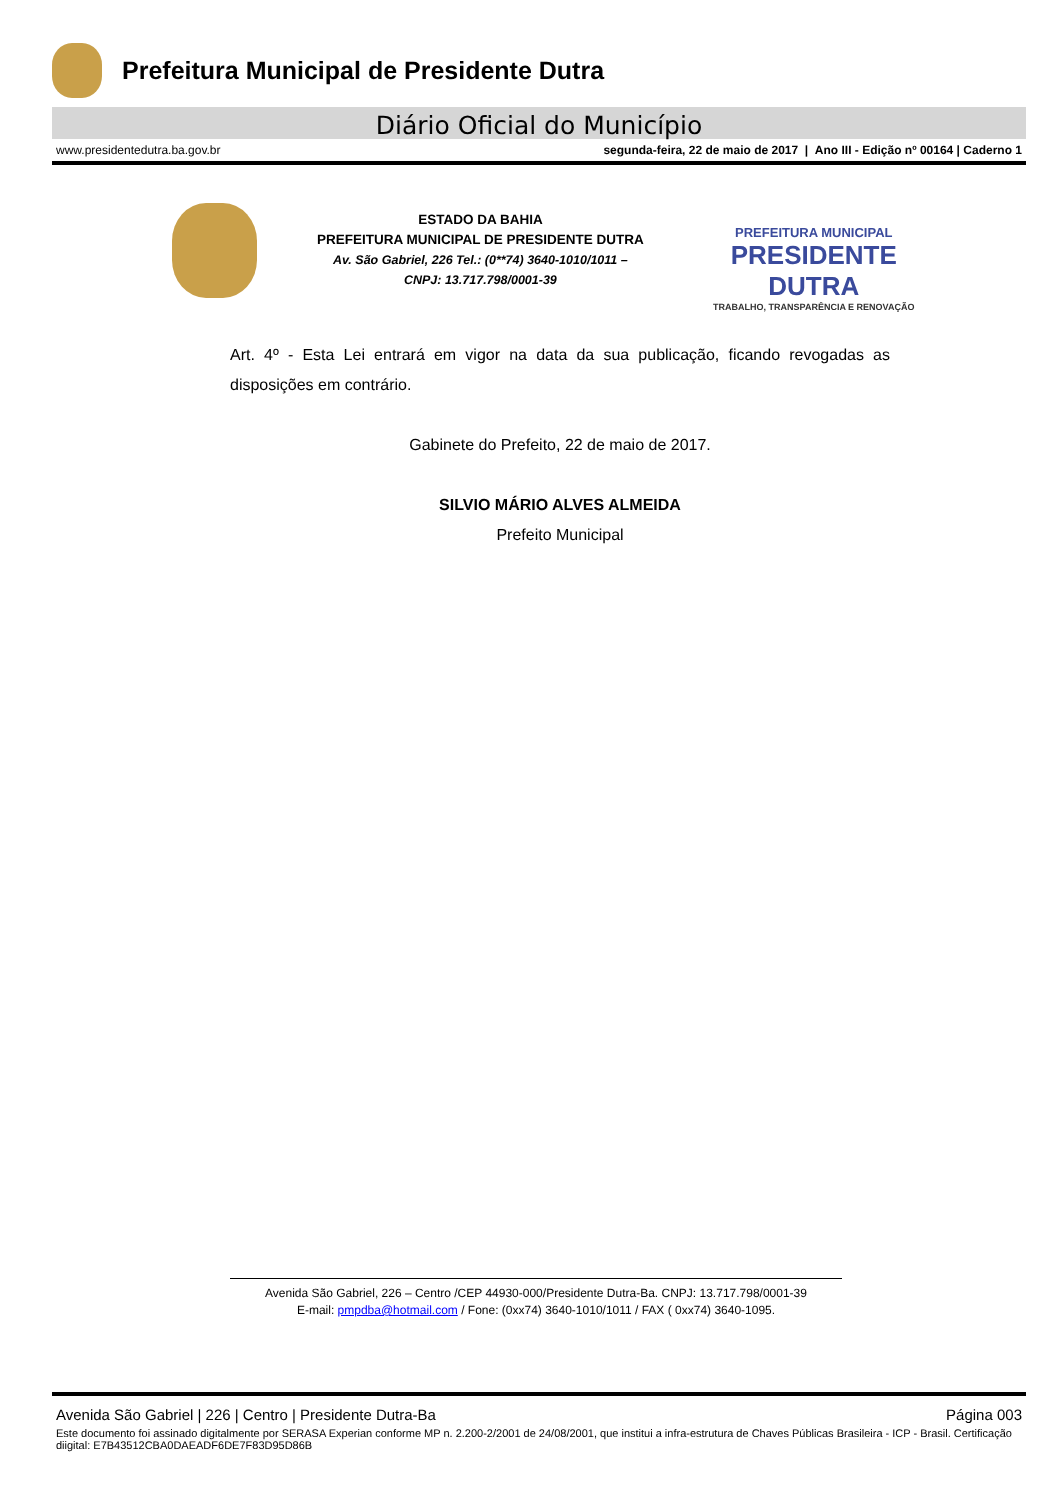Prefeitura Municipal de Presidente Dutra
Diário Oficial do Município
www.presidentedutra.ba.gov.br segunda-feira, 22 de maio de 2017 | Ano III - Edição nº 00164 | Caderno 1
ESTADO DA BAHIA
PREFEITURA MUNICIPAL DE PRESIDENTE DUTRA
Av. São Gabriel, 226 Tel.: (0**74) 3640-1010/1011 –
CNPJ: 13.717.798/0001-39
PREFEITURA MUNICIPAL
PRESIDENTE DUTRA
TRABALHO, TRANSPARÊNCIA E RENOVAÇÃO
Art. 4º - Esta Lei entrará em vigor na data da sua publicação, ficando revogadas as disposições em contrário.
Gabinete do Prefeito, 22 de maio de 2017.
SILVIO MÁRIO ALVES ALMEIDA
Prefeito Municipal
Avenida São Gabriel, 226 – Centro /CEP 44930-000/Presidente Dutra-Ba. CNPJ: 13.717.798/0001-39
E-mail: pmpdba@hotmail.com / Fone: (0xx74) 3640-1010/1011 / FAX ( 0xx74) 3640-1095.
Avenida São Gabriel | 226 | Centro | Presidente Dutra-Ba Página 003
Este documento foi assinado digitalmente por SERASA Experian conforme MP n. 2.200-2/2001 de 24/08/2001, que institui a infra-estrutura de Chaves Públicas Brasileira - ICP - Brasil. Certificação diigital: E7B43512CBA0DAEADF6DE7F83D95D86B